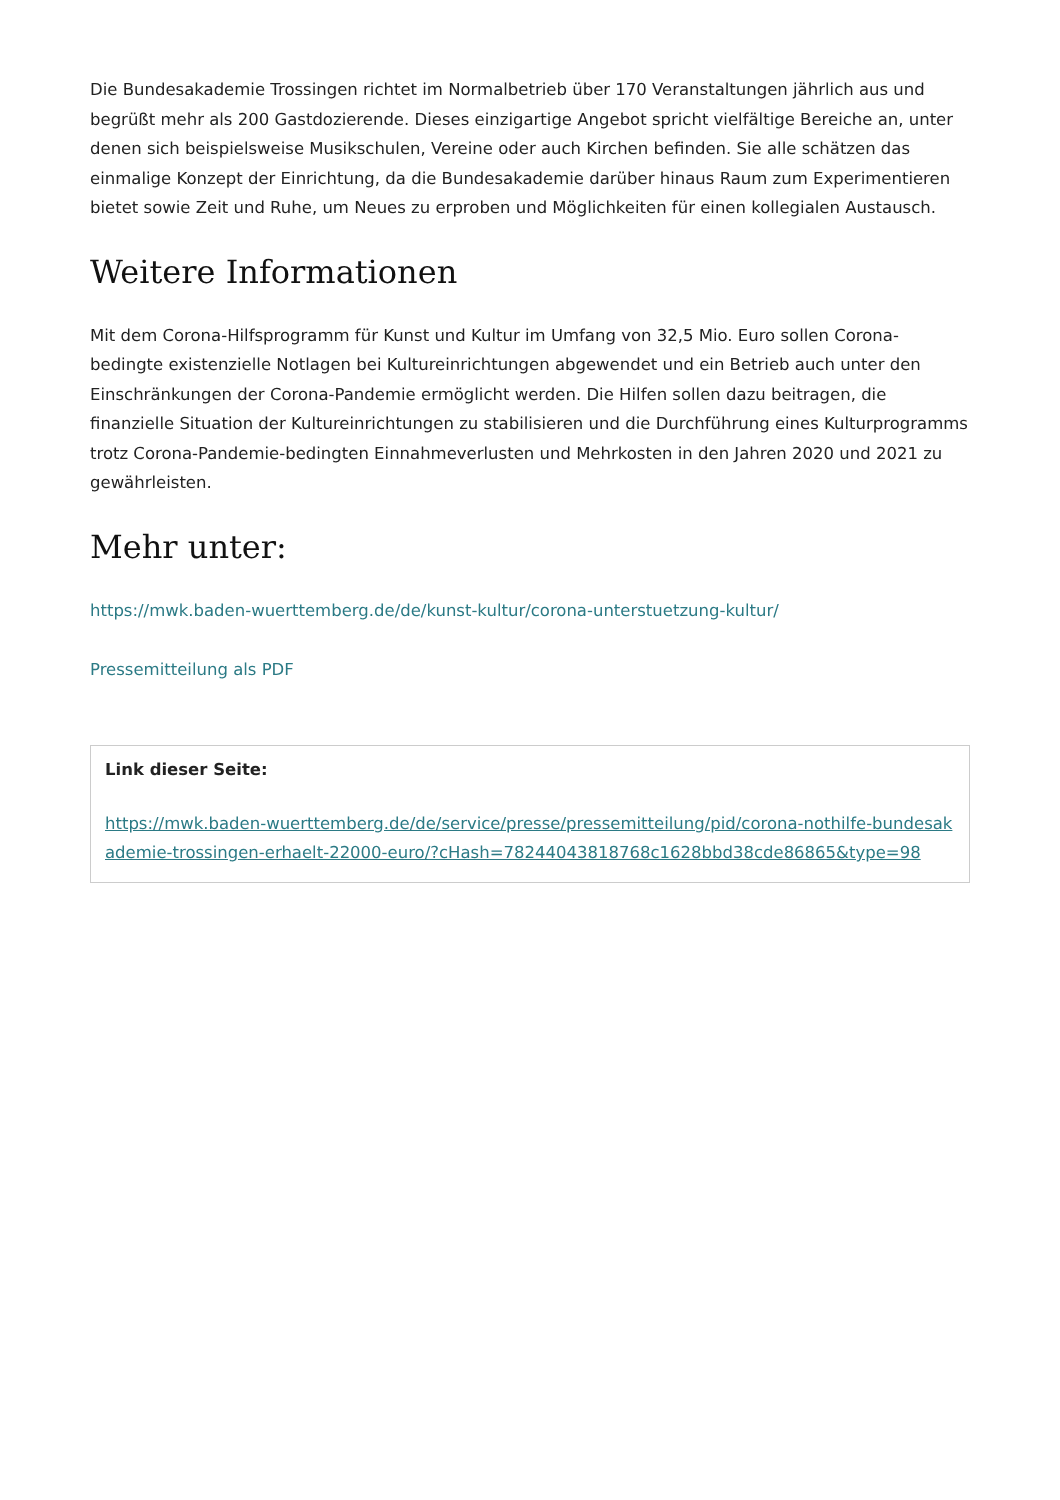Die Bundesakademie Trossingen richtet im Normalbetrieb über 170 Veranstaltungen jährlich aus und begrüßt mehr als 200 Gastdozierende. Dieses einzigartige Angebot spricht vielfältige Bereiche an, unter denen sich beispielsweise Musikschulen, Vereine oder auch Kirchen befinden. Sie alle schätzen das einmalige Konzept der Einrichtung, da die Bundesakademie darüber hinaus Raum zum Experimentieren bietet sowie Zeit und Ruhe, um Neues zu erproben und Möglichkeiten für einen kollegialen Austausch.
Weitere Informationen
Mit dem Corona-Hilfsprogramm für Kunst und Kultur im Umfang von 32,5 Mio. Euro sollen Corona-bedingte existenzielle Notlagen bei Kultureinrichtungen abgewendet und ein Betrieb auch unter den Einschränkungen der Corona-Pandemie ermöglicht werden. Die Hilfen sollen dazu beitragen, die finanzielle Situation der Kultureinrichtungen zu stabilisieren und die Durchführung eines Kulturprogramms trotz Corona-Pandemie-bedingten Einnahmeverlusten und Mehrkosten in den Jahren 2020 und 2021 zu gewährleisten.
Mehr unter:
https://mwk.baden-wuerttemberg.de/de/kunst-kultur/corona-unterstuetzung-kultur/
Pressemitteilung als PDF
Link dieser Seite:
https://mwk.baden-wuerttemberg.de/de/service/presse/pressemitteilung/pid/corona-nothilfe-bundesakademie-trossingen-erhaelt-22000-euro/?cHash=78244043818768c1628bbd38cde86865&type=98